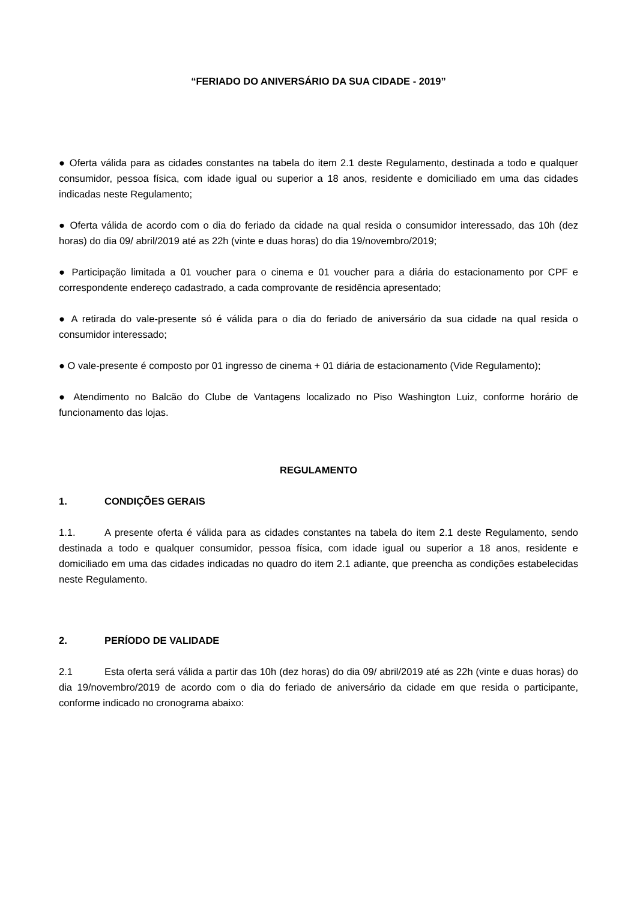“FERIADO DO ANIVERSÁRIO DA SUA CIDADE - 2019”
● Oferta válida para as cidades constantes na tabela do item 2.1 deste Regulamento, destinada a todo e qualquer consumidor, pessoa física, com idade igual ou superior a 18 anos, residente e domiciliado em uma das cidades indicadas neste Regulamento;
● Oferta válida de acordo com o dia do feriado da cidade na qual resida o consumidor interessado, das 10h (dez horas) do dia 09/ abril/2019 até as 22h (vinte e duas horas) do dia 19/novembro/2019;
● Participação limitada a 01 voucher para o cinema e 01 voucher para a diária do estacionamento por CPF e correspondente endereço cadastrado, a cada comprovante de residência apresentado;
● A retirada do vale-presente só é válida para o dia do feriado de aniversário da sua cidade na qual resida o consumidor interessado;
● O vale-presente é composto por 01 ingresso de cinema + 01 diária de estacionamento (Vide Regulamento);
● Atendimento no Balcão do Clube de Vantagens localizado no Piso Washington Luiz, conforme horário de funcionamento das lojas.
REGULAMENTO
1. CONDIÇÕES GERAIS
1.1. A presente oferta é válida para as cidades constantes na tabela do item 2.1 deste Regulamento, sendo destinada a todo e qualquer consumidor, pessoa física, com idade igual ou superior a 18 anos, residente e domiciliado em uma das cidades indicadas no quadro do item 2.1 adiante, que preencha as condições estabelecidas neste Regulamento.
2. PERÍODO DE VALIDADE
2.1 Esta oferta será válida a partir das 10h (dez horas) do dia 09/ abril/2019 até as 22h (vinte e duas horas) do dia 19/novembro/2019 de acordo com o dia do feriado de aniversário da cidade em que resida o participante, conforme indicado no cronograma abaixo: